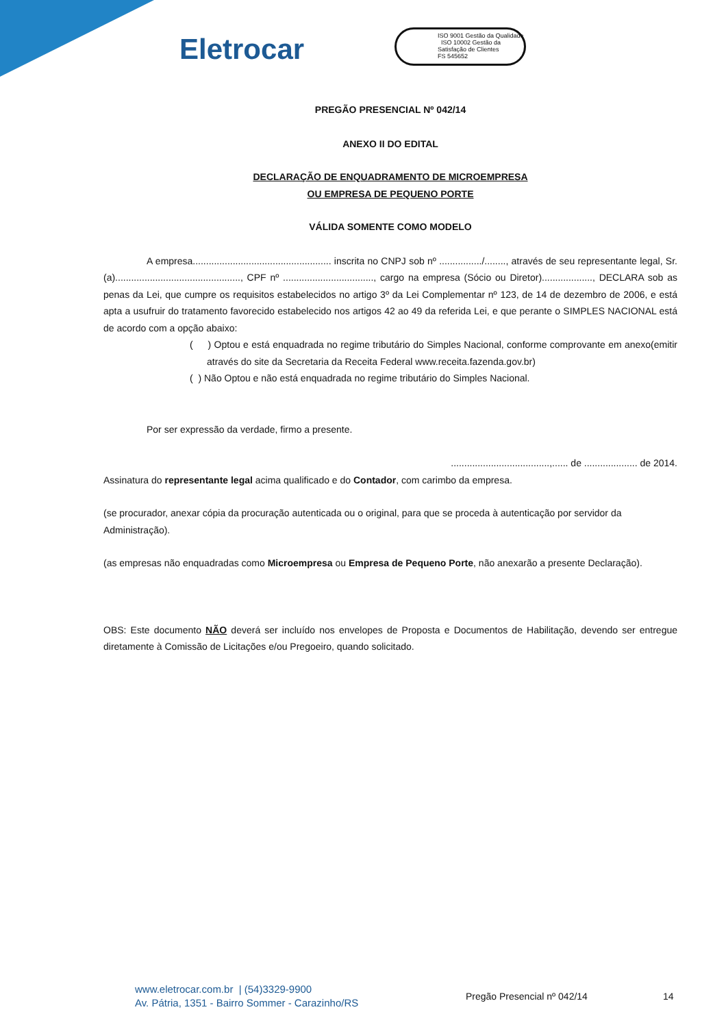Eletrocar
ISO 9001 Gestão da Qualidade ISO 10002 Gestão da Satisfação de Clientes
FS 545652
PREGÃO PRESENCIAL Nº 042/14
ANEXO II DO EDITAL
DECLARAÇÃO DE ENQUADRAMENTO DE MICROEMPRESA
OU EMPRESA DE PEQUENO PORTE
VÁLIDA SOMENTE COMO MODELO
A empresa.................................................... inscrita no CNPJ sob nº ................/........, através de seu representante legal, Sr.(a)..............................................., CPF nº .................................., cargo na empresa (Sócio ou Diretor)..................., DECLARA sob as penas da Lei, que cumpre os requisitos estabelecidos no artigo 3º da Lei Complementar nº 123, de 14 de dezembro de 2006, e está apta a usufruir do tratamento favorecido estabelecido nos artigos 42 ao 49 da referida Lei, e que perante o SIMPLES NACIONAL está de acordo com a opção abaixo:
( ) Optou e está enquadrada no regime tributário do Simples Nacional, conforme comprovante em anexo(emitir através do site da Secretaria da Receita Federal www.receita.fazenda.gov.br)
( ) Não Optou e não está enquadrada no regime tributário do Simples Nacional.
Por ser expressão da verdade, firmo a presente.
.....................................,...... de .................... de 2014.
Assinatura do representante legal acima qualificado e do Contador, com carimbo da empresa.
(se procurador, anexar cópia da procuração autenticada ou o original, para que se proceda à autenticação por servidor da Administração).
(as empresas não enquadradas como Microempresa ou Empresa de Pequeno Porte, não anexarão a presente Declaração).
OBS: Este documento NÃO deverá ser incluído nos envelopes de Proposta e Documentos de Habilitação, devendo ser entregue diretamente à Comissão de Licitações e/ou Pregoeiro, quando solicitado.
www.eletrocar.com.br | (54)3329-9900
Av. Pátria, 1351 - Bairro Sommer - Carazinho/RS
Pregão Presencial nº 042/14 14